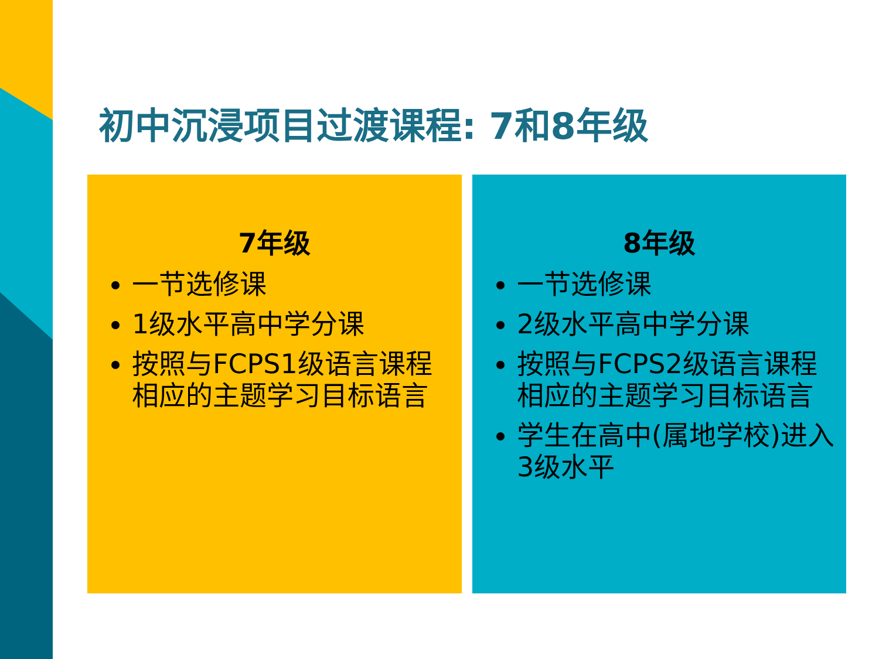初中沉浸项目过渡课程: 7和8年级
7年级
一节选修课
1级水平高中学分课
按照与FCPS1级语言课程相应的主题学习目标语言
8年级
一节选修课
2级水平高中学分课
按照与FCPS2级语言课程相应的主题学习目标语言
学生在高中(属地学校)进入3级水平